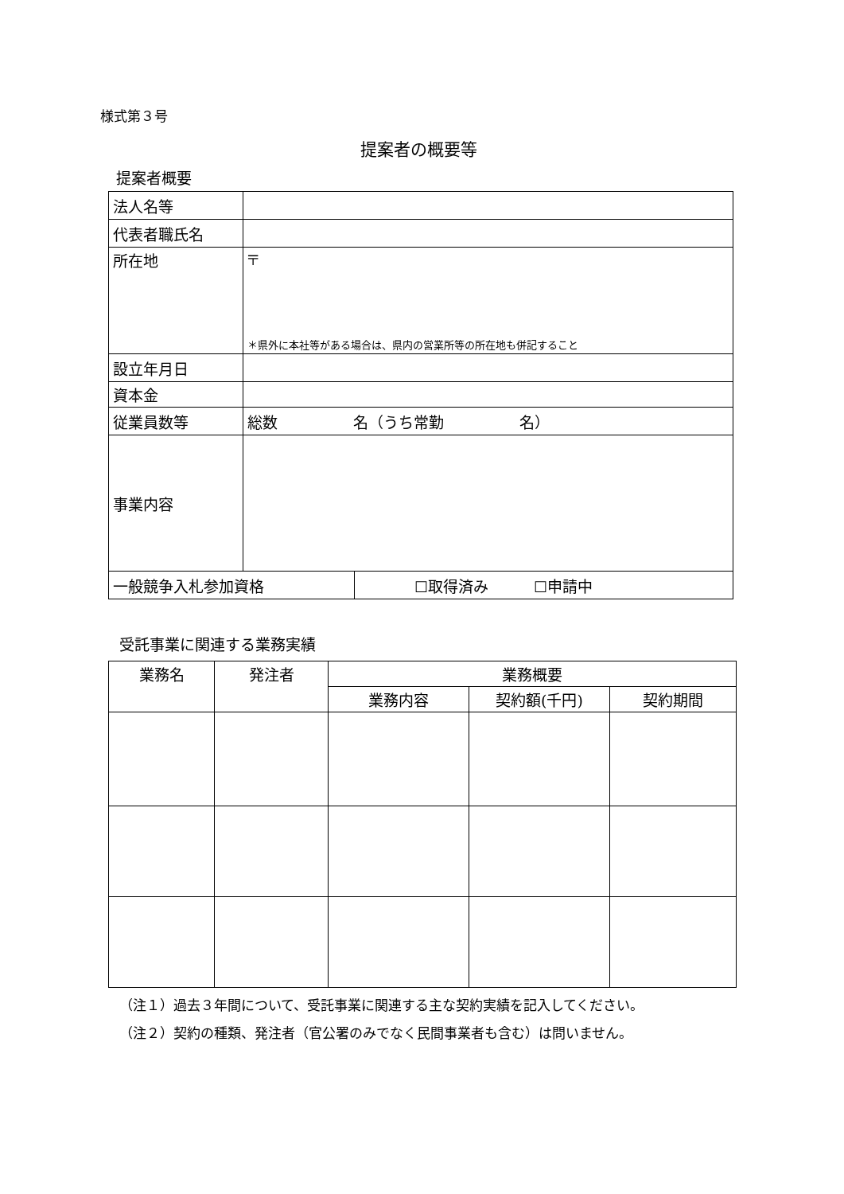様式第３号
提案者の概要等
提案者概要
| 法人名等 | | |
| 代表者職氏名 | | |
| 所在地 | 〒 ＊県外に本社等がある場合は、県内の営業所等の所在地も併記すること | |
| 設立年月日 | | |
| 資本金 | | |
| 従業員数等 | 総数 名（うち常勤 名） | |
| 事業内容 | | |
| 一般競争入札参加資格 | | ☐取得済み ☐申請中 |
受託事業に関連する業務実績
| 業務名 | 発注者 | 業務概要 | | |
| --- | --- | --- | --- | --- |
| | | 業務内容 | 契約額(千円) | 契約期間 |
（注１）過去３年間について、受託事業に関連する主な契約実績を記入してください。
（注２）契約の種類、発注者（官公署のみでなく民間事業者も含む）は問いません。